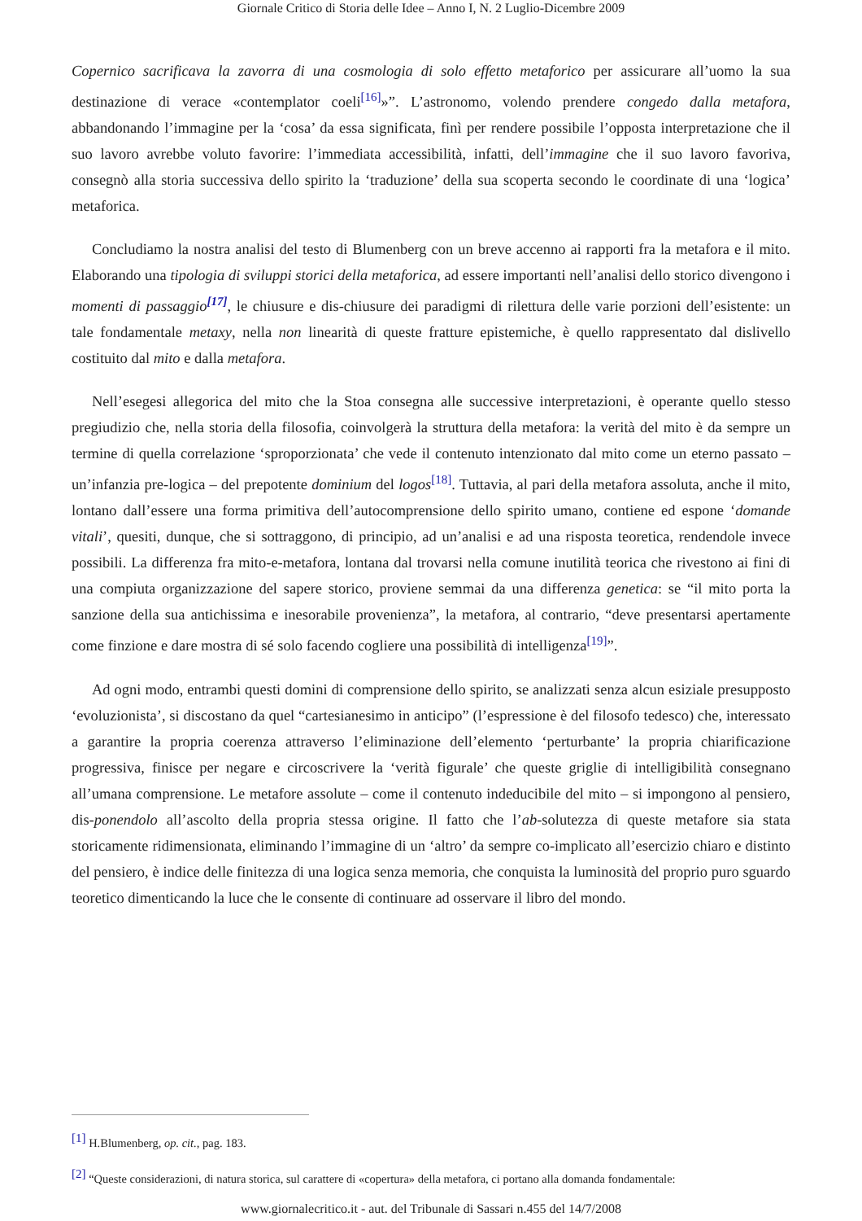Giornale Critico di Storia delle Idee – Anno I, N. 2 Luglio-Dicembre 2009
Copernico sacrificava la zavorra di una cosmologia di solo effetto metaforico per assicurare all’uomo la sua destinazione di verace «contemplator coeli<sup>[16]</sup>»”. L’astronomo, volendo prendere congedo dalla metafora, abbandonando l’immagine per la ‘cosa’ da essa significata, finì per rendere possibile l’opposta interpretazione che il suo lavoro avrebbe voluto favorire: l’immediata accessibilità, infatti, dell’immagine che il suo lavoro favoriva, consegnò alla storia successiva dello spirito la ‘traduzione’ della sua scoperta secondo le coordinate di una ‘logica’ metaforica.
Concludiamo la nostra analisi del testo di Blumenberg con un breve accenno ai rapporti fra la metafora e il mito. Elaborando una tipologia di sviluppi storici della metaforica, ad essere importanti nell’analisi dello storico divengono i momenti di passaggio<sup>[17]</sup>, le chiusure e dis-chiusure dei paradigmi di rilettura delle varie porzioni dell’esistente: un tale fondamentale metaxy, nella non linearità di queste fratture epistemiche, è quello rappresentato dal dislivello costituito dal mito e dalla metafora.
Nell’esegesi allegorica del mito che la Stoa consegna alle successive interpretazioni, è operante quello stesso pregiudizio che, nella storia della filosofia, coinvolgerà la struttura della metafora: la verità del mito è da sempre un termine di quella correlazione ‘sproporzionata’ che vede il contenuto intenzionato dal mito come un eterno passato – un’infanzia pre-logica – del prepotente dominium del logos<sup>[18]</sup>. Tuttavia, al pari della metafora assoluta, anche il mito, lontano dall’essere una forma primitiva dell’autocomprensione dello spirito umano, contiene ed espone ‘domande vitali’, quesiti, dunque, che si sottraggono, di principio, ad un’analisi e ad una risposta teoretica, rendendole invece possibili. La differenza fra mito-e-metafora, lontana dal trovarsi nella comune inutilità teorica che rivestono ai fini di una compiuta organizzazione del sapere storico, proviene semmai da una differenza genetica: se “il mito porta la sanzione della sua antichissima e inesorabile provenienza”, la metafora, al contrario, “deve presentarsi apertamente come finzione e dare mostra di sé solo facendo cogliere una possibilità di intelligenza<sup>[19]</sup>”.
Ad ogni modo, entrambi questi domini di comprensione dello spirito, se analizzati senza alcun esiziale presupposto ‘evoluzionista’, si discostano da quel “cartesianesimo in anticipo” (l’espressione è del filosofo tedesco) che, interessato a garantire la propria coerenza attraverso l’eliminazione dell’elemento ‘perturbante’ la propria chiarificazione progressiva, finisce per negare e circoscrivere la ‘verità figurale’ che queste griglie di intelligibilità consegnano all’umana comprensione. Le metafore assolute – come il contenuto indeducibile del mito – si impongono al pensiero, dis-ponendolo all’ascolto della propria stessa origine. Il fatto che l’ab-solutezza di queste metafore sia stata storicamente ridimensionata, eliminando l’immagine di un ‘altro’ da sempre co-implicato all’esercizio chiaro e distinto del pensiero, è indice delle finitezza di una logica senza memoria, che conquista la luminosità del proprio puro sguardo teoretico dimenticando la luce che le consente di continuare ad osservare il libro del mondo.
<sup>[1]</sup> H.Blumenberg, op. cit., pag. 183.
<sup>[2]</sup> “Queste considerazioni, di natura storica, sul carattere di «copertura» della metafora, ci portano alla domanda fondamentale:
www.giornalecritico.it - aut. del Tribunale di Sassari n.455 del 14/7/2008